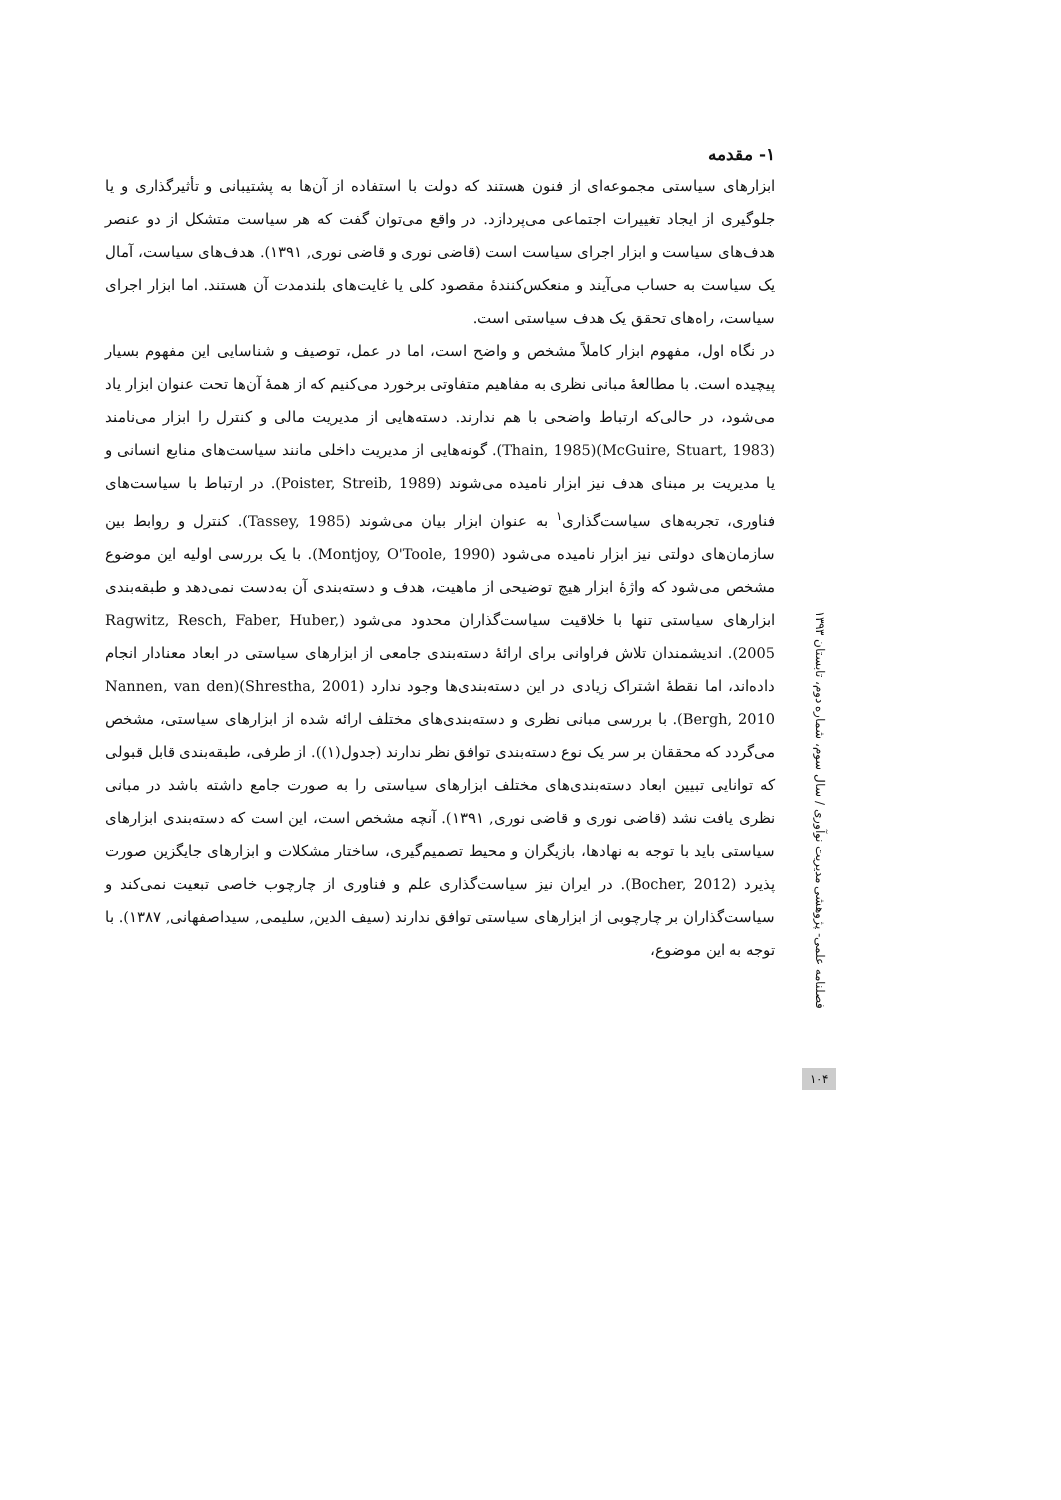۱- مقدمه
ابزارهای سیاستی مجموعه‌ای از فنون هستند که دولت با استفاده از آن‌ها به پشتیبانی و تأثیرگذاری و یا جلوگیری از ایجاد تغییرات اجتماعی می‌پردازد. در واقع می‌توان گفت که هر سیاست متشکل از دو عنصر هدف‌های سیاست و ابزار اجرای سیاست است (قاضی نوری و قاضی نوری, ۱۳۹۱). هدف‌های سیاست، آمال یک سیاست به حساب می‌آیند و منعکس‌کنندهٔ مقصود کلی یا غایت‌های بلندمدت آن هستند. اما ابزار اجرای سیاست، راه‌های تحقق یک هدف سیاستی است.
در نگاه اول، مفهوم ابزار کاملاً مشخص و واضح است، اما در عمل، توصیف و شناسایی این مفهوم بسیار پیچیده است. با مطالعهٔ مبانی نظری به مفاهیم متفاوتی برخورد می‌کنیم که از همهٔ آن‌ها تحت عنوان ابزار یاد می‌شود، در حالی‌که ارتباط واضحی با هم ندارند. دسته‌هایی از مدیریت مالی و کنترل را ابزار می‌نامند (McGuire, Stuart, 1983)(Thain, 1985). گونه‌هایی از مدیریت داخلی مانند سیاست‌های منابع انسانی و یا مدیریت بر مبنای هدف نیز ابزار نامیده می‌شوند (Poister, Streib, 1989). در ارتباط با سیاست‌های فناوری، تجربه‌های سیاست‌گذاری<sup>۱</sup> به عنوان ابزار بیان می‌شوند (Tassey, 1985). کنترل و روابط بین سازمان‌های دولتی نیز ابزار نامیده می‌شود (Montjoy, O'Toole, 1990). با یک بررسی اولیه این موضوع مشخص می‌شود که واژهٔ ابزار هیچ توضیحی از ماهیت، هدف و دسته‌بندی آن به‌دست نمی‌دهد و طبقه‌بندی ابزارهای سیاستی تنها با خلاقیت سیاست‌گذاران محدود می‌شود (Ragwitz, Resch, Faber, Huber, 2005). اندیشمندان تلاش فراوانی برای ارائهٔ دسته‌بندی جامعی از ابزارهای سیاستی در ابعاد معنادار انجام داده‌اند، اما نقطهٔ اشتراک زیادی در این دسته‌بندی‌ها وجود ندارد (Shrestha, 2001)(Nannen, van den Bergh, 2010). با بررسی مبانی نظری و دسته‌بندی‌های مختلف ارائه شده از ابزارهای سیاستی، مشخص می‌گردد که محققان بر سر یک نوع دسته‌بندی توافق نظر ندارند (جدول(۱)). از طرفی، طبقه‌بندی قابل قبولی که توانایی تبیین ابعاد دسته‌بندی‌های مختلف ابزارهای سیاستی را به صورت جامع داشته باشد در مبانی نظری یافت نشد (قاضی نوری و قاضی نوری, ۱۳۹۱). آنچه مشخص است، این است که دسته‌بندی ابزارهای سیاستی باید با توجه به نهادها، بازیگران و محیط تصمیم‌گیری، ساختار مشکلات و ابزارهای جایگزین صورت پذیرد (Bocher, 2012). در ایران نیز سیاست‌گذاری علم و فناوری از چارچوب خاصی تبعیت نمی‌کند و سیاست‌گذاران بر چارچوبی از ابزارهای سیاستی توافق ندارند (سیف الدین, سلیمی, سیداصفهانی, ۱۳۸۷). با توجه به این موضوع،
فصلنامه علمی- پژوهشی مدیریت نوآوری / سال سوم، شماره دوم، تابستان ۱۳۹۳
۱۰۴